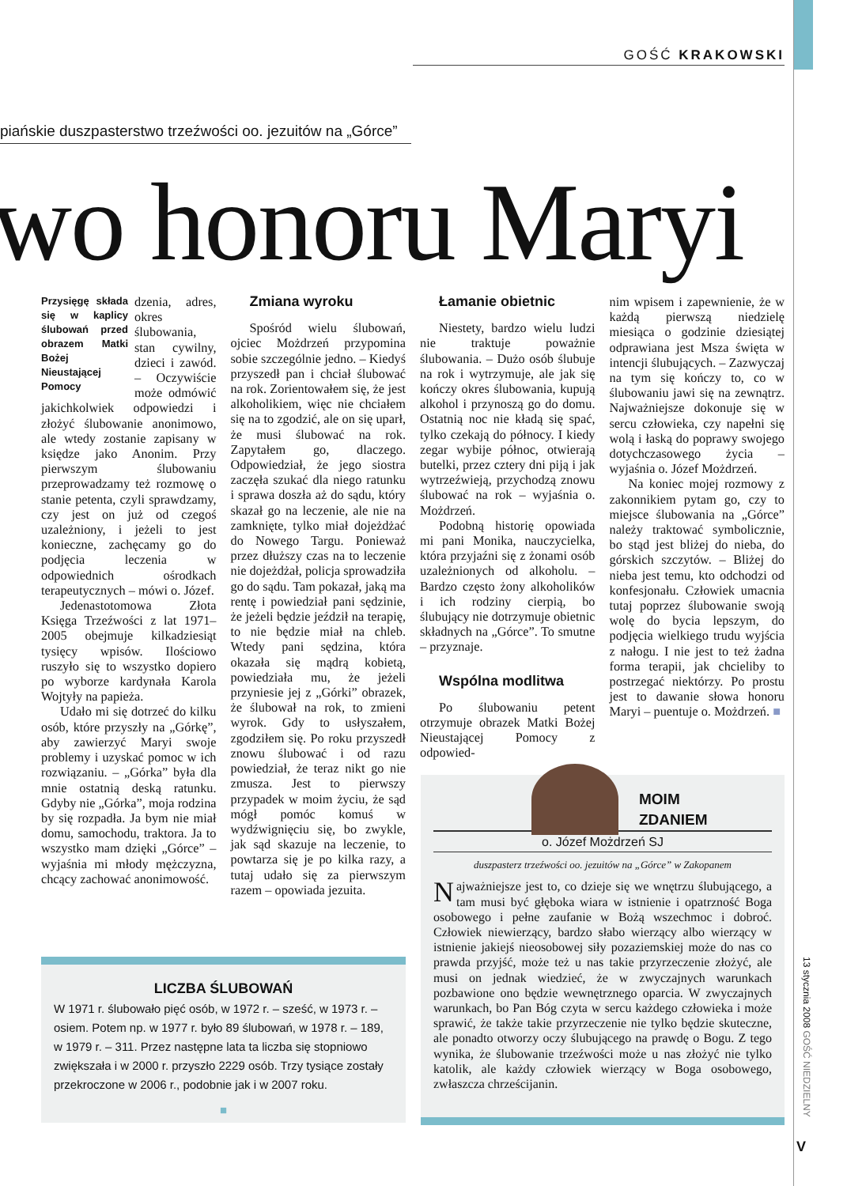GOŚĆ KRAKOWSKI
piańskie duszpasterstwo trzeźwości oo. jezuitów na „Górce”
wo honoru Maryi
Przysięgę składa się w kaplicy ślubowań przed obrazem Matki Bożej Nieustającej Pomocy
dzenia, adres, okres ślubowania, stan cywilny, dzieci i zawód. – Oczywiście może odmówić jakichkolwiek odpowiedzi i złożyć ślubowanie anonimowo, ale wtedy zostanie zapisany w księdze jako Anonim. Przy pierwszym ślubowaniu przeprowadzamy też rozmowę o stanie petenta, czyli sprawdzamy, czy jest on już od czegoś uzależniony, i jeżeli to jest konieczne, zachęcamy go do podjęcia leczenia w odpowiednich ośrodkach terapeutycznych – mówi o. Józef.
Jedenastotomowa Złota Księga Trzeźwości z lat 1971–2005 obejmuje kilkadziesiąt tysięcy wpisów. Ilościowo ruszyło się to wszystko dopiero po wyborze kardynała Karola Wojtyły na papieża.
Udało mi się dotrzeć do kilku osób, które przyszły na „Górkę”, aby zawierzyć Maryi swoje problemy i uzyskać pomoc w ich rozwiązaniu. – „Górka” była dla mnie ostatnią deską ratunku. Gdyby nie „Górka”, moja rodzina by się rozpadła. Ja bym nie miał domu, samochodu, traktora. Ja to wszystko mam dzięki „Górce” – wyjaśnia mi młody mężczyzna, chcący zachować anonimowość.
Zmiana wyroku
Spośród wielu ślubowań, ojciec Możdrzeń przypomina sobie szczególnie jedno. – Kiedyś przyszedł pan i chciał ślubować na rok. Zorientowałem się, że jest alkoholikiem, więc nie chciałem się na to zgodzić, ale on się uparł, że musi ślubować na rok. Zapytałem go, dlaczego. Odpowiedział, że jego siostra zaczęła szukać dla niego ratunku i sprawa doszła aż do sądu, który skazał go na leczenie, ale nie na zamknięte, tylko miał dojeżdżać do Nowego Targu. Ponieważ przez dłuższy czas na to leczenie nie dojeżdżał, policja sprowadziła go do sądu. Tam pokazał, jaką ma rentę i powiedział pani sędzinie, że jeżeli będzie jeździł na terapię, to nie będzie miał na chleb. Wtedy pani sędzina, która okazała się mądrą kobietą, powiedziała mu, że jeżeli przyniesie jej z „Górki” obrazek, że ślubował na rok, to zmieni wyrok. Gdy to usłyszałem, zgodziłem się. Po roku przyszedł znowu ślubować i od razu powiedział, że teraz nikt go nie zmusza. Jest to pierwszy przypadek w moim życiu, że sąd mógł pomóc komuś w wydźwignięciu się, bo zwykle, jak sąd skazuje na leczenie, to powtarza się je po kilka razy, a tutaj udało się za pierwszym razem – opowiada jezuita.
Łamanie obietnic
Niestety, bardzo wielu ludzi nie traktuje poważnie ślubowania. – Dużo osób ślubuje na rok i wytrzymuje, ale jak się kończy okres ślubowania, kupują alkohol i przynoszą go do domu. Ostatnią noc nie kładą się spać, tylko czekają do północy. I kiedy zegar wybije północ, otwierają butelki, przez cztery dni piją i jak wytrzeźwieją, przychodzą znowu ślubować na rok – wyjaśnia o. Możdrzeń.
Podobną historię opowiada mi pani Monika, nauczycielka, która przyjaźni się z żonami osób uzależnionych od alkoholu. – Bardzo często żony alkoholików i ich rodziny cierpią, bo ślubujący nie dotrzymuje obietnic składnych na „Górce”. To smutne – przyznaje.
Wspólna modlitwa
Po ślubowaniu petent otrzymuje obrazek Matki Bożej Nieustającej Pomocy z odpowied-
nim wpisem i zapewnienie, że w każdą pierwszą niedzielę miesiąca o godzinie dziesiątej odprawiana jest Msza święta w intencji ślubujących. – Zazwyczaj na tym się kończy to, co w ślubowaniu jawi się na zewnątrz. Najważniejsze dokonuje się w sercu człowieka, czy napełni się wolą i łaską do poprawy swojego dotychczasowego życia – wyjaśnia o. Józef Możdrzeń.
Na koniec mojej rozmowy z zakonnikiem pytam go, czy to miejsce ślubowania na „Górce” należy traktować symbolicznie, bo stąd jest bliżej do nieba, do górskich szczytów. – Bliżej do nieba jest temu, kto odchodzi od konfesjonału. Człowiek umacnia tutaj poprzez ślubowanie swoją wolę do bycia lepszym, do podjęcia wielkiego trudu wyjścia z nałogu. I nie jest to też żadna forma terapii, jak chcieliby to postrzegać niektórzy. Po prostu jest to dawanie słowa honoru Maryi – puentuje o. Możdrzeń. ■
LICZBA ŚLUBOWAŃ
W 1971 r. ślubowało pięć osób, w 1972 r. – sześć, w 1973 r. – osiem. Potem np. w 1977 r. było 89 ślubowań, w 1978 r. – 189, w 1979 r. – 311. Przez następne lata ta liczba się stopniowo zwiększała i w 2000 r. przyszło 2229 osób. Trzy tysiące zostały przekroczone w 2006 r., podobnie jak i w 2007 roku.
■
MOIM
ZDANIEM
o. Józef Możdrzeń SJ
duszpasterz trzeźwości oo. jezuitów na „Górce” w Zakopanem
Najważniejsze jest to, co dzieje się we wnętrzu ślubującego, a tam musi być głęboka wiara w istnienie i opatrzność Boga osobowego i pełne zaufanie w Bożą wszechmoc i dobroć. Człowiek niewierzący, bardzo słabo wierzący albo wierzący w istnienie jakiejś nieosobowej siły pozaziemskiej może do nas co prawda przyjść, może też u nas takie przyrzeczenie złożyć, ale musi on jednak wiedzieć, że w zwyczajnych warunkach pozbawione ono będzie wewnętrznego oparcia. W zwyczajnych warunkach, bo Pan Bóg czyta w sercu każdego człowieka i może sprawić, że także takie przyrzeczenie nie tylko będzie skuteczne, ale ponadto otworzy oczy ślubującego na prawdę o Bogu. Z tego wynika, że ślubowanie trzeźwości może u nas złożyć nie tylko katolik, ale każdy człowiek wierzący w Boga osobowego, zwłaszcza chrześcijanin.
13 stycznia 2008 GOŚĆ NIEDZIELNY
V